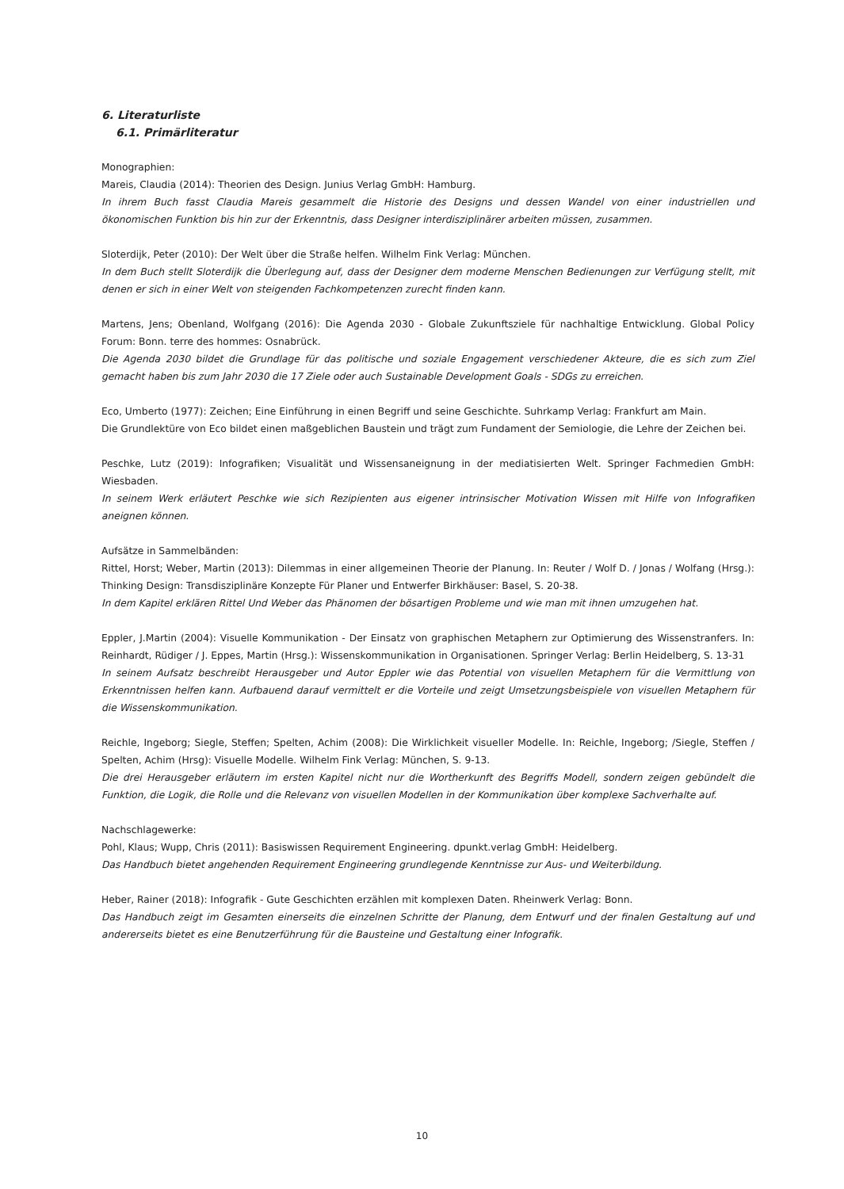6. Literaturliste
6.1. Primärliteratur
Monographien:
Mareis, Claudia (2014): Theorien des Design. Junius Verlag GmbH: Hamburg.
In ihrem Buch fasst Claudia Mareis gesammelt die Historie des Designs und dessen Wandel von einer industriellen und ökonomischen Funktion bis hin zur der Erkenntnis, dass Designer interdisziplinärer arbeiten müssen, zusammen.
Sloterdijk, Peter (2010): Der Welt über die Straße helfen. Wilhelm Fink Verlag: München.
In dem Buch stellt Sloterdijk die Überlegung auf, dass der Designer dem moderne Menschen Bedienungen zur Verfügung stellt, mit denen er sich in einer Welt von steigenden Fachkompetenzen zurecht finden kann.
Martens, Jens; Obenland, Wolfgang (2016): Die Agenda 2030 - Globale Zukunftsziele für nachhaltige Entwicklung. Global Policy Forum: Bonn. terre des hommes: Osnabrück.
Die Agenda 2030 bildet die Grundlage für das politische und soziale Engagement verschiedener Akteure, die es sich zum Ziel gemacht haben bis zum Jahr 2030 die 17 Ziele oder auch Sustainable Development Goals - SDGs zu erreichen.
Eco, Umberto (1977): Zeichen; Eine Einführung in einen Begriff und seine Geschichte. Suhrkamp Verlag: Frankfurt am Main.
Die Grundlektüre von Eco bildet einen maßgeblichen Baustein und trägt zum Fundament der Semiologie, die Lehre der Zeichen bei.
Peschke, Lutz (2019): Infografiken; Visualität und Wissensaneignung in der mediatisierten Welt. Springer Fachmedien GmbH: Wiesbaden.
In seinem Werk erläutert Peschke wie sich Rezipienten aus eigener intrinsischer Motivation Wissen mit Hilfe von Infografiken aneignen können.
Aufsätze in Sammelbänden:
Rittel, Horst; Weber, Martin (2013): Dilemmas in einer allgemeinen Theorie der Planung. In: Reuter / Wolf D. / Jonas / Wolfang (Hrsg.): Thinking Design: Transdisziplinäre Konzepte Für Planer und Entwerfer Birkhäuser: Basel, S. 20-38.
In dem Kapitel erklären Rittel Und Weber das Phänomen der bösartigen Probleme und wie man mit ihnen umzugehen hat.
Eppler, J.Martin (2004): Visuelle Kommunikation - Der Einsatz von graphischen Metaphern zur Optimierung des Wissenstranfers. In: Reinhardt, Rüdiger / J. Eppes, Martin (Hrsg.): Wissenskommunikation in Organisationen. Springer Verlag: Berlin Heidelberg, S. 13-31
In seinem Aufsatz beschreibt Herausgeber und Autor Eppler wie das Potential von visuellen Metaphern für die Vermittlung von Erkenntnissen helfen kann. Aufbauend darauf vermittelt er die Vorteile und zeigt Umsetzungsbeispiele von visuellen Metaphern für die Wissenskommunikation.
Reichle, Ingeborg; Siegle, Steffen; Spelten, Achim (2008): Die Wirklichkeit visueller Modelle. In: Reichle, Ingeborg; /Siegle, Steffen / Spelten, Achim (Hrsg): Visuelle Modelle. Wilhelm Fink Verlag: München, S. 9-13.
Die drei Herausgeber erläutern im ersten Kapitel nicht nur die Wortherkunft des Begriffs Modell, sondern zeigen gebündelt die Funktion, die Logik, die Rolle und die Relevanz von visuellen Modellen in der Kommunikation über komplexe Sachverhalte auf.
Nachschlagewerke:
Pohl, Klaus; Wupp, Chris (2011): Basiswissen Requirement Engineering. dpunkt.verlag GmbH: Heidelberg.
Das Handbuch bietet angehenden Requirement Engineering grundlegende Kenntnisse zur Aus- und Weiterbildung.
Heber, Rainer (2018): Infografik - Gute Geschichten erzählen mit komplexen Daten. Rheinwerk Verlag: Bonn.
Das Handbuch zeigt im Gesamten einerseits die einzelnen Schritte der Planung, dem Entwurf und der finalen Gestaltung auf und andererseits bietet es eine Benutzerführung für die Bausteine und Gestaltung einer Infografik.
10